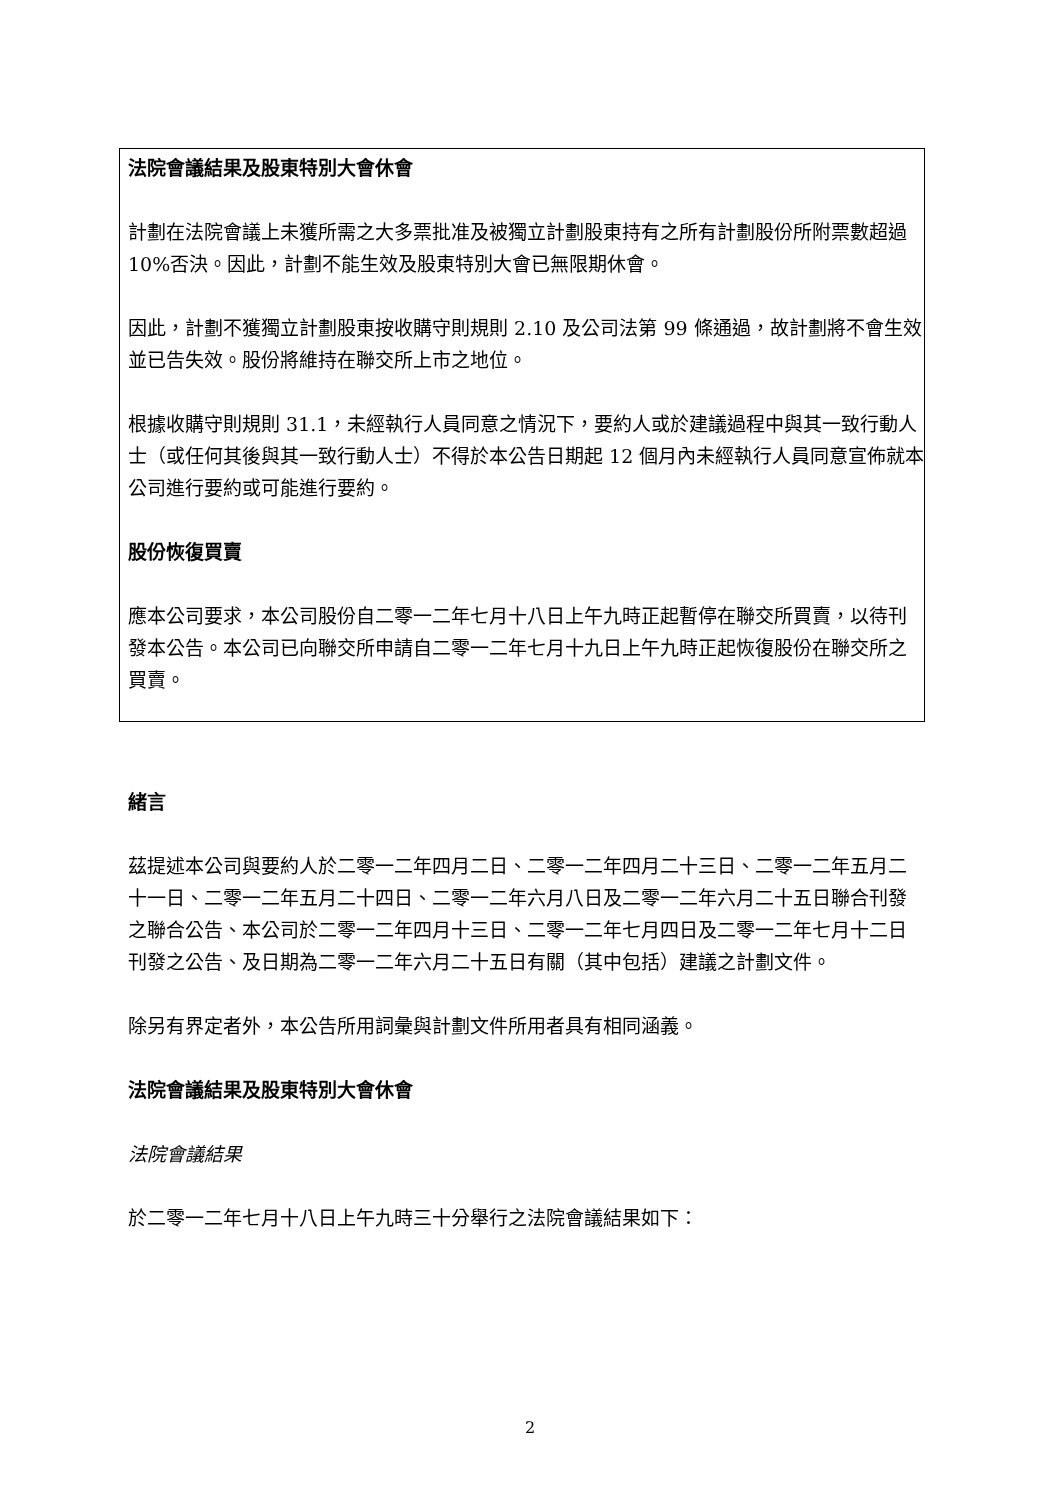法院會議結果及股東特別大會休會
計劃在法院會議上未獲所需之大多票批准及被獨立計劃股東持有之所有計劃股份所附票數超過 10%否決。因此，計劃不能生效及股東特別大會已無限期休會。
因此，計劃不獲獨立計劃股東按收購守則規則 2.10 及公司法第 99 條通過，故計劃將不會生效並已告失效。股份將維持在聯交所上市之地位。
根據收購守則規則 31.1，未經執行人員同意之情況下，要約人或於建議過程中與其一致行動人士（或任何其後與其一致行動人士）不得於本公告日期起 12 個月內未經執行人員同意宣佈就本公司進行要約或可能進行要約。
股份恢復買賣
應本公司要求，本公司股份自二零一二年七月十八日上午九時正起暫停在聯交所買賣，以待刊發本公告。本公司已向聯交所申請自二零一二年七月十九日上午九時正起恢復股份在聯交所之買賣。
緒言
茲提述本公司與要約人於二零一二年四月二日、二零一二年四月二十三日、二零一二年五月二十一日、二零一二年五月二十四日、二零一二年六月八日及二零一二年六月二十五日聯合刊發之聯合公告、本公司於二零一二年四月十三日、二零一二年七月四日及二零一二年七月十二日刊發之公告、及日期為二零一二年六月二十五日有關（其中包括）建議之計劃文件。
除另有界定者外，本公告所用詞彙與計劃文件所用者具有相同涵義。
法院會議結果及股東特別大會休會
法院會議結果
於二零一二年七月十八日上午九時三十分舉行之法院會議結果如下：
2